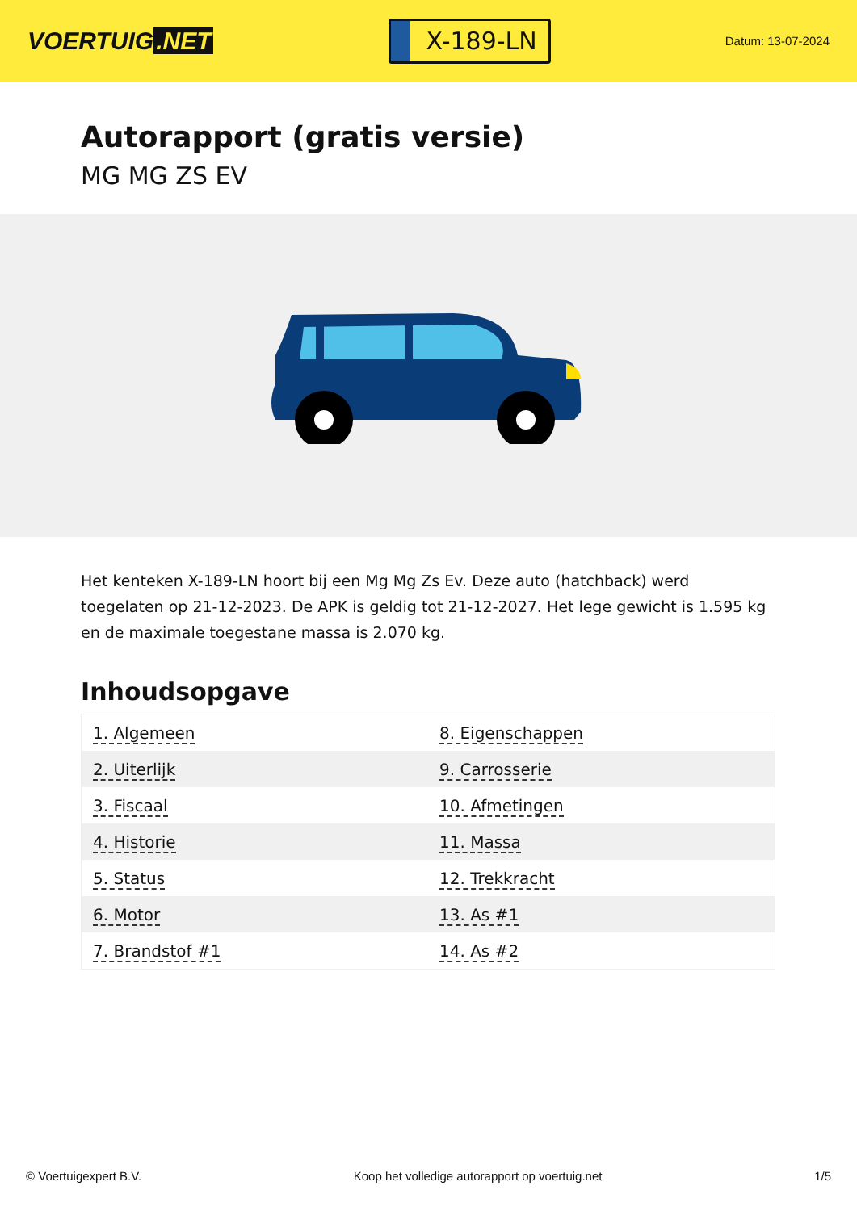VOERTUIG.NET
X-189-LN
Datum: 13-07-2024
Autorapport (gratis versie)
MG MG ZS EV
Het kenteken X-189-LN hoort bij een Mg Mg Zs Ev. Deze auto (hatchback) werd toegelaten op 21-12-2023. De APK is geldig tot 21-12-2027. Het lege gewicht is 1.595 kg en de maximale toegestane massa is 2.070 kg.
Inhoudsopgave
| 1. Algemeen | 8. Eigenschappen |
| 2. Uiterlijk | 9. Carrosserie |
| 3. Fiscaal | 10. Afmetingen |
| 4. Historie | 11. Massa |
| 5. Status | 12. Trekkracht |
| 6. Motor | 13. As #1 |
| 7. Brandstof #1 | 14. As #2 |
© Voertuigexpert B.V. Koop het volledige autorapport op voertuig.net 1/5